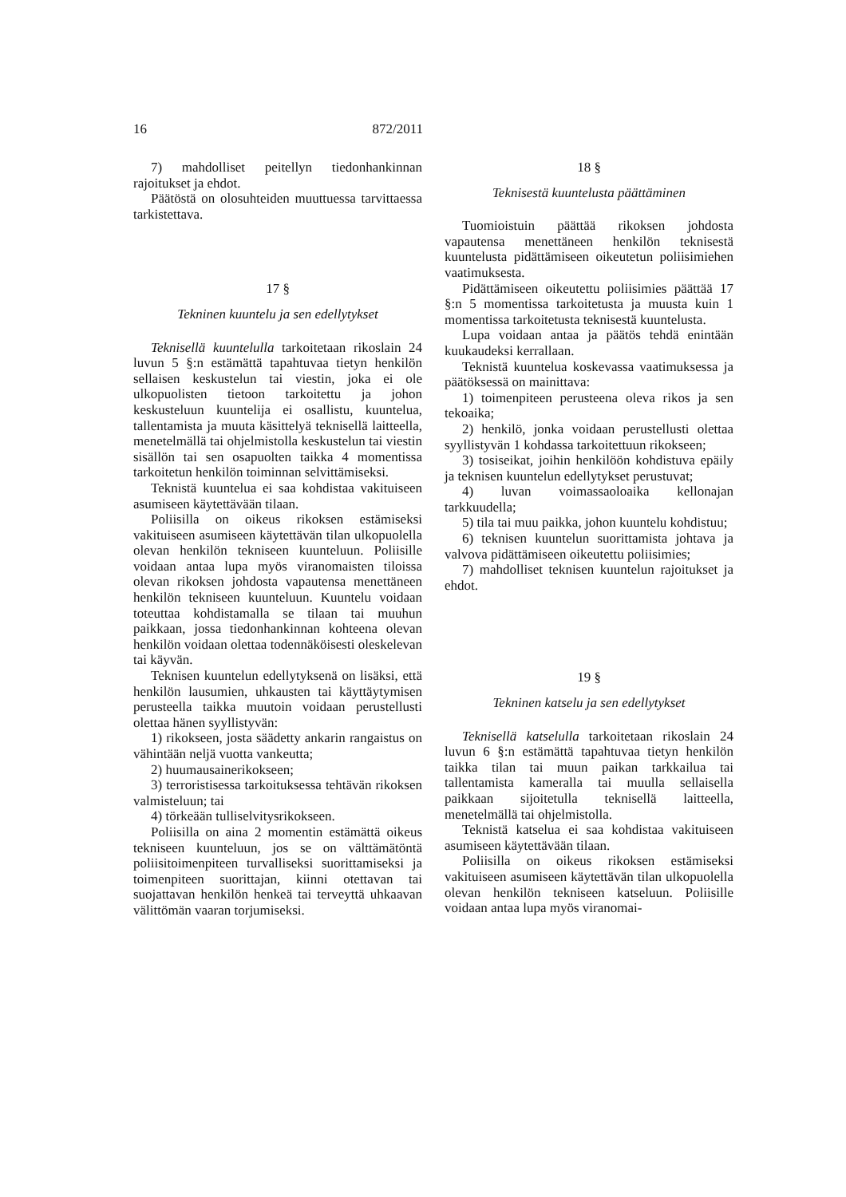16 872/2011
7) mahdolliset peitellyn tiedonhankinnan rajoitukset ja ehdot.
Päätöstä on olosuhteiden muuttuessa tarvittaessa tarkistettava.
17 §
Tekninen kuuntelu ja sen edellytykset
Teknisellä kuuntelulla tarkoitetaan rikoslain 24 luvun 5 §:n estämättä tapahtuvaa tietyn henkilön sellaisen keskustelun tai viestin, joka ei ole ulkopuolisten tietoon tarkoitettu ja johon keskusteluun kuuntelija ei osallistu, kuuntelua, tallentamista ja muuta käsittelyä teknisellä laitteella, menetelmällä tai ohjelmistolla keskustelun tai viestin sisällön tai sen osapuolten taikka 4 momentissa tarkoitetun henkilön toiminnan selvittämiseksi.
Teknistä kuuntelua ei saa kohdistaa vakituiseen asumiseen käytettävään tilaan.
Poliisilla on oikeus rikoksen estämiseksi vakituiseen asumiseen käytettävän tilan ulkopuolella olevan henkilön tekniseen kuunteluun. Poliisille voidaan antaa lupa myös viranomaisten tiloissa olevan rikoksen johdosta vapautensa menettäneen henkilön tekniseen kuunteluun. Kuuntelu voidaan toteuttaa kohdistamalla se tilaan tai muuhun paikkaan, jossa tiedonhankinnan kohteena olevan henkilön voidaan olettaa todennäköisesti oleskelevan tai käyvän.
Teknisen kuuntelun edellytyksenä on lisäksi, että henkilön lausumien, uhkausten tai käyttäytymisen perusteella taikka muutoin voidaan perustellusti olettaa hänen syyllistyvän:
1) rikokseen, josta säädetty ankarin rangaistus on vähintään neljä vuotta vankeutta;
2) huumausainerikokseen;
3) terroristisessa tarkoituksessa tehtävän rikoksen valmisteluun; tai
4) törkeään tulliselvitysrikokseen.
Poliisilla on aina 2 momentin estämättä oikeus tekniseen kuunteluun, jos se on välttämätöntä poliisitoimenpiteen turvalliseksi suorittamiseksi ja toimenpiteen suorittajan, kiinni otettavan tai suojattavan henkilön henkeä tai terveyttä uhkaavan välittömän vaaran torjumiseksi.
18 §
Teknisestä kuuntelusta päättäminen
Tuomioistuin päättää rikoksen johdosta vapautensa menettäneen henkilön teknisestä kuuntelusta pidättämiseen oikeutetun poliisimiehen vaatimuksesta.
Pidättämiseen oikeutettu poliisimies päättää 17 §:n 5 momentissa tarkoitetusta ja muusta kuin 1 momentissa tarkoitetusta teknisestä kuuntelusta.
Lupa voidaan antaa ja päätös tehdä enintään kuukaudeksi kerrallaan.
Teknistä kuuntelua koskevassa vaatimuksessa ja päätöksessä on mainittava:
1) toimenpiteen perusteena oleva rikos ja sen tekoaika;
2) henkilö, jonka voidaan perustellusti olettaa syyllistyvän 1 kohdassa tarkoitettuun rikokseen;
3) tosiseikat, joihin henkilöön kohdistuva epäily ja teknisen kuuntelun edellytykset perustuvat;
4) luvan voimassaoloaika kellonajan tarkkuudella;
5) tila tai muu paikka, johon kuuntelu kohdistuu;
6) teknisen kuuntelun suorittamista johtava ja valvova pidättämiseen oikeutettu poliisimies;
7) mahdolliset teknisen kuuntelun rajoitukset ja ehdot.
19 §
Tekninen katselu ja sen edellytykset
Teknisellä katselulla tarkoitetaan rikoslain 24 luvun 6 §:n estämättä tapahtuvaa tietyn henkilön taikka tilan tai muun paikan tarkkailua tai tallentamista kameralla tai muulla sellaisella paikkaan sijoitetulla teknisellä laitteella, menetelmällä tai ohjelmistolla.
Teknistä katselua ei saa kohdistaa vakituiseen asumiseen käytettävään tilaan.
Poliisilla on oikeus rikoksen estämiseksi vakituiseen asumiseen käytettävän tilan ulkopuolella olevan henkilön tekniseen katseluun. Poliisille voidaan antaa lupa myös viranomai-